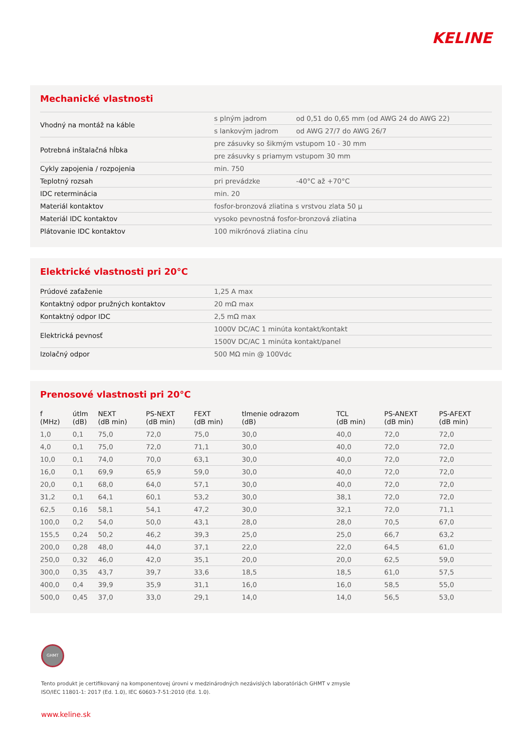KELINE
Mechanické vlastnosti
| Vhodný na montáž na káble | s plným jadrom | od 0,51 do 0,65 mm (od AWG 24 do AWG 22) |
| | s lankovým jadrom | od AWG 27/7 do AWG 26/7 |
| Potrebná inštalačná hĺbka | pre zásuvky so šikmým vstupom 10 - 30 mm | |
| | pre zásuvky s priamym vstupom 30 mm | |
| Cykly zapojenia / rozpojenia | min. 750 | |
| Teplotný rozsah | pri prevádzke | -40°C až +70°C |
| IDC reterminácia | min. 20 | |
| Materiál kontaktov | fosfor-bronzová zliatina s vrstvou zlata 50 µ | |
| Materiál IDC kontaktov | vysoko pevnostná fosfor-bronzová zliatina | |
| Plátovanie IDC kontaktov | 100 mikrónová zliatina cínu | |
Elektrické vlastnosti pri 20°C
| Prúdové zaťaženie | 1,25 A max |
| Kontaktný odpor pružných kontaktov | 20 mΩ max |
| Kontaktný odpor IDC | 2,5 mΩ max |
| Elektrická pevnosť | 1000V DC/AC 1 minúta kontakt/kontakt |
| | 1500V DC/AC 1 minúta kontakt/panel |
| Izolačný odpor | 500 MΩ min @ 100Vdc |
Prenosové vlastnosti pri 20°C
| f (MHz) | útlm (dB) | NEXT (dB min) | PS-NEXT (dB min) | FEXT (dB min) | tlmenie odrazom (dB) | TCL (dB min) | PS-ANEXT (dB min) | PS-AFEXT (dB min) |
| --- | --- | --- | --- | --- | --- | --- | --- | --- |
| 1,0 | 0,1 | 75,0 | 72,0 | 75,0 | 30,0 | 40,0 | 72,0 | 72,0 |
| 4,0 | 0,1 | 75,0 | 72,0 | 71,1 | 30,0 | 40,0 | 72,0 | 72,0 |
| 10,0 | 0,1 | 74,0 | 70,0 | 63,1 | 30,0 | 40,0 | 72,0 | 72,0 |
| 16,0 | 0,1 | 69,9 | 65,9 | 59,0 | 30,0 | 40,0 | 72,0 | 72,0 |
| 20,0 | 0,1 | 68,0 | 64,0 | 57,1 | 30,0 | 40,0 | 72,0 | 72,0 |
| 31,2 | 0,1 | 64,1 | 60,1 | 53,2 | 30,0 | 38,1 | 72,0 | 72,0 |
| 62,5 | 0,16 | 58,1 | 54,1 | 47,2 | 30,0 | 32,1 | 72,0 | 71,1 |
| 100,0 | 0,2 | 54,0 | 50,0 | 43,1 | 28,0 | 28,0 | 70,5 | 67,0 |
| 155,5 | 0,24 | 50,2 | 46,2 | 39,3 | 25,0 | 25,0 | 66,7 | 63,2 |
| 200,0 | 0,28 | 48,0 | 44,0 | 37,1 | 22,0 | 22,0 | 64,5 | 61,0 |
| 250,0 | 0,32 | 46,0 | 42,0 | 35,1 | 20,0 | 20,0 | 62,5 | 59,0 |
| 300,0 | 0,35 | 43,7 | 39,7 | 33,6 | 18,5 | 18,5 | 61,0 | 57,5 |
| 400,0 | 0,4 | 39,9 | 35,9 | 31,1 | 16,0 | 16,0 | 58,5 | 55,0 |
| 500,0 | 0,45 | 37,0 | 33,0 | 29,1 | 14,0 | 14,0 | 56,5 | 53,0 |
GHMT
Tento produkt je certifikovaný na komponentovej úrovni v medzinárodných nezávislých laboratóriách GHMT v zmysle
ISO/IEC 11801-1: 2017 (Ed. 1.0), IEC 60603-7-51:2010 (Ed. 1.0).
www.keline.sk